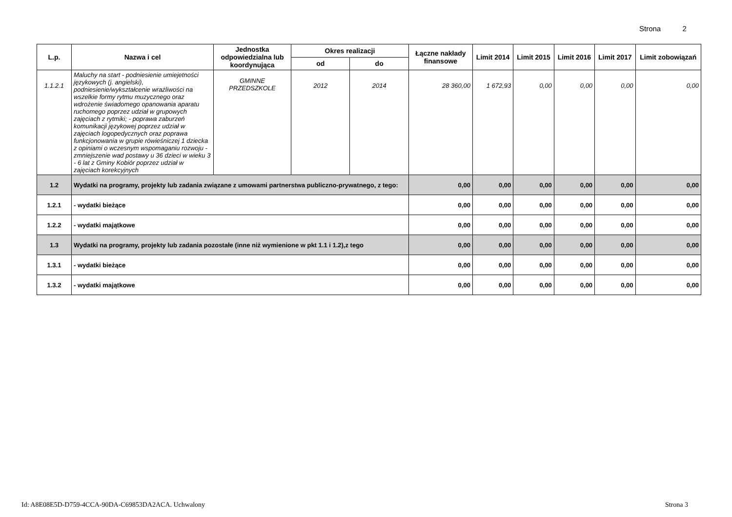Strona 2
| L.p. | Nazwa i cel | Jednostka odpowiedzialna lub koordynująca | Okres realizacji | | Łączne nakłady finansowe | Limit 2014 | Limit 2015 | Limit 2016 | Limit 2017 | Limit zobowiązań |
| --- | --- | --- | --- | --- | --- | --- | --- | --- | --- | --- |
| | | | od | do | | | | | | |
| 1.1.2.1 | Maluchy na start - podniesienie umiejetności językowych (j. angielski), podniesienie/wykształcenie wrażliwości na wszelkie formy rytmu muzycznego oraz wdrożenie świadomego opanowania aparatu ruchomego poprzez udział w grupowych zajęciach z rytmiki; - poprawa zaburzeń komunikacji językowej poprzez udział w zajęciach logopedycznych oraz poprawa funkcjonowania w grupie rówieśniczej 1 dziecka z opiniami o wczesnym wspomaganiu rozwoju - zmniejszenie wad postawy u 36 dzieci w wieku 3 - 6 lat z Gminy Kobiór poprzez udział w zajęciach korekcyjnych | GMINNE PRZEDSZKOLE | 2012 | 2014 | 28 360,00 | 1 672,93 | 0,00 | 0,00 | 0,00 | 0,00 |
| 1.2 | Wydatki na programy, projekty lub zadania związane z umowami partnerstwa publiczno-prywatnego, z tego: | | | | 0,00 | 0,00 | 0,00 | 0,00 | 0,00 | 0,00 |
| 1.2.1 | - wydatki bieżące | | | | 0,00 | 0,00 | 0,00 | 0,00 | 0,00 | 0,00 |
| 1.2.2 | - wydatki majątkowe | | | | 0,00 | 0,00 | 0,00 | 0,00 | 0,00 | 0,00 |
| 1.3 | Wydatki na programy, projekty lub zadania pozostałe (inne niż wymienione w pkt 1.1 i 1.2),z tego | | | | 0,00 | 0,00 | 0,00 | 0,00 | 0,00 | 0,00 |
| 1.3.1 | - wydatki bieżące | | | | 0,00 | 0,00 | 0,00 | 0,00 | 0,00 | 0,00 |
| 1.3.2 | - wydatki majątkowe | | | | 0,00 | 0,00 | 0,00 | 0,00 | 0,00 | 0,00 |
Id: A8E08E5D-D759-4CCA-90DA-C69853DA2ACA. Uchwalony Strona 3